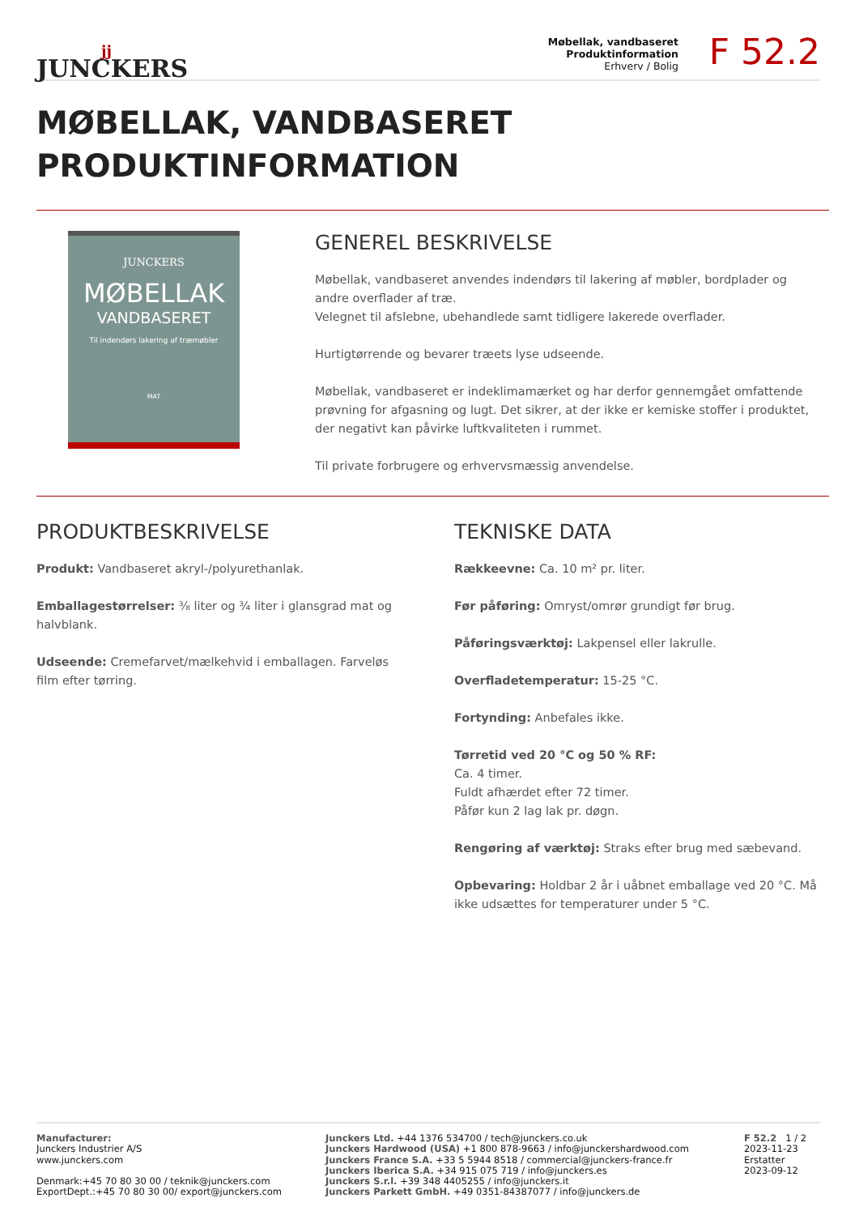jj
JUNCKERS
Møbellak, vandbaseret
Produktinformation
Erhverv / Bolig
F 52.2
MØBELLAK, VANDBASERET
PRODUKTINFORMATION
JUNCKERS
MØBELLAK
VANDBASERET
Til indendørs lakering af træmøbler
MAT
GENEREL BESKRIVELSE
Møbellak, vandbaseret anvendes indendørs til lakering af møbler, bordplader og andre overflader af træ.
Velegnet til afslebne, ubehandlede samt tidligere lakerede overflader.
Hurtigtørrende og bevarer træets lyse udseende.
Møbellak, vandbaseret er indeklimamærket og har derfor gennemgået omfattende prøvning for afgasning og lugt. Det sikrer, at der ikke er kemiske stoﬀer i produktet, der negativt kan påvirke luftkvaliteten i rummet.
Til private forbrugere og erhvervsmæssig anvendelse.
PRODUKTBESKRIVELSE
Produkt: Vandbaseret akryl-/polyurethanlak.
Emballagestørrelser: ⅜ liter og ¾ liter i glansgrad mat og halvblank.
Udseende: Cremefarvet/mælkehvid i emballagen. Farveløs film efter tørring.
TEKNISKE DATA
Rækkeevne: Ca. 10 m² pr. liter.
Før påføring: Omryst/omrør grundigt før brug.
Påføringsværktøj: Lakpensel eller lakrulle.
Overfladetemperatur: 15-25 °C.
Fortynding: Anbefales ikke.
Tørretid ved 20 °C og 50 % RF:
Ca. 4 timer.
Fuldt afhærdet efter 72 timer.
Påfør kun 2 lag lak pr. døgn.
Rengøring af værktøj: Straks efter brug med sæbevand.
Opbevaring: Holdbar 2 år i uåbnet emballage ved 20 °C. Må ikke udsættes for temperaturer under 5 °C.
Manufacturer:
Junckers Industrier A/S
www.junckers.com
Denmark:+45 70 80 30 00 / teknik@junckers.com
ExportDept.:+45 70 80 30 00/ export@junckers.com
Junckers Ltd. +44 1376 534700 / tech@junckers.co.uk
Junckers Hardwood (USA) +1 800 878-9663 / info@junckershardwood.com
Junckers France S.A. +33 5 5944 8518 / commercial@junckers-france.fr
Junckers Iberica S.A. +34 915 075 719 / info@junckers.es
Junckers S.r.l. +39 348 4405255 / info@junckers.it
Junckers Parkett GmbH. +49 0351-84387077 / info@junckers.de
F 52.2 1 / 2
2023-11-23
Erstatter
2023-09-12